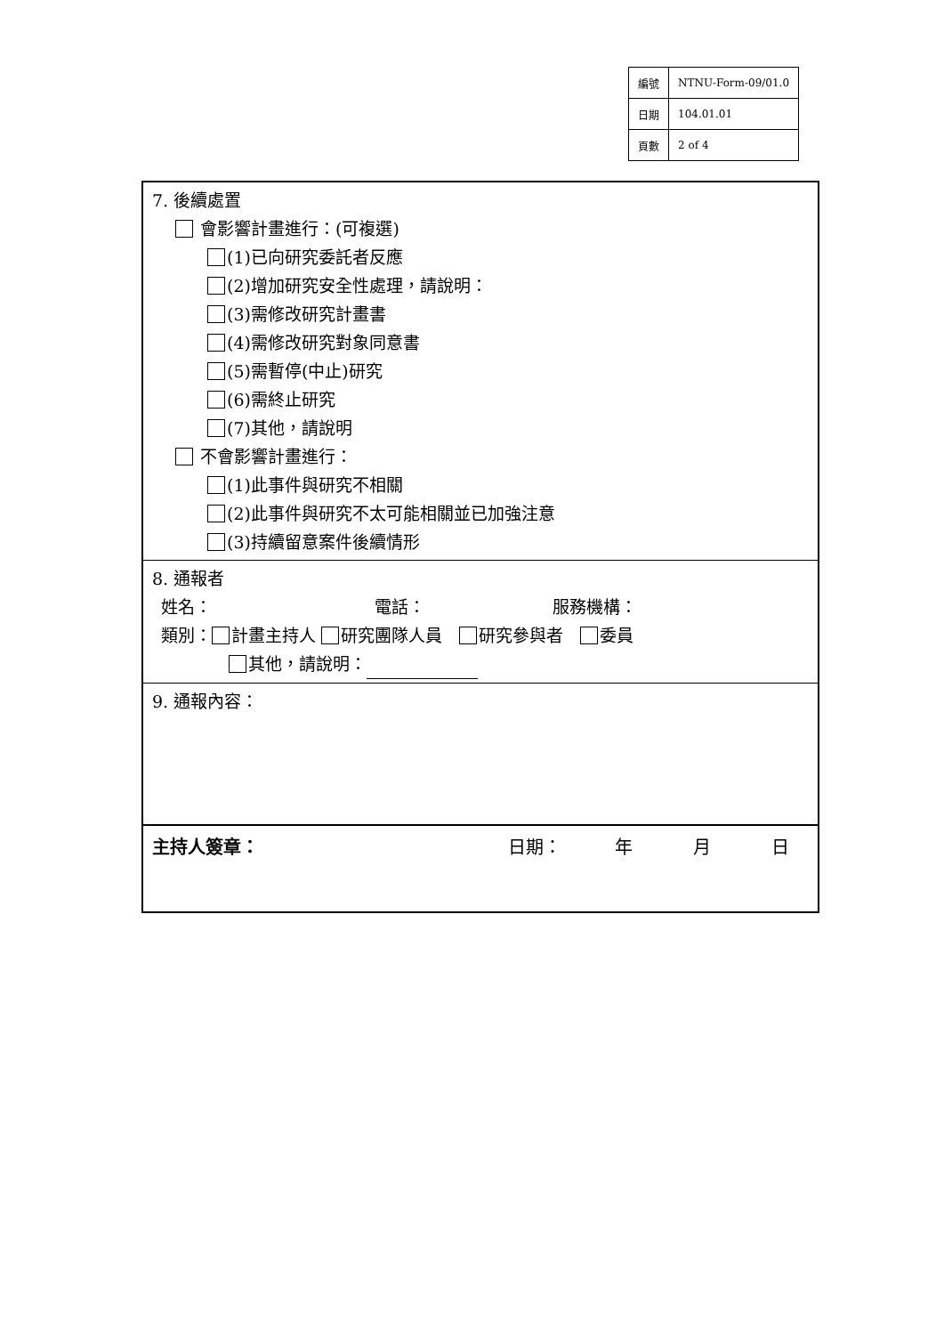| 編號 | NTNU-Form-09/01.0 |
| 日期 | 104.01.01 |
| 頁數 | 2 of 4 |
7. 後續處置
會影響計畫進行：(可複選)
(1)已向研究委託者反應
(2)增加研究安全性處理，請說明：
(3)需修改研究計畫書
(4)需修改研究對象同意書
(5)需暫停(中止)研究
(6)需終止研究
(7)其他，請說明
不會影響計畫進行：
(1)此事件與研究不相關
(2)此事件與研究不太可能相關並已加強注意
(3)持續留意案件後續情形
8. 通報者
姓名： 電話： 服務機構：
類別： 計畫主持人 研究團隊人員　 研究參與者　 委員
其他，請說明：
9. 通報內容：
主持人簽章： 日期： 年 月 日